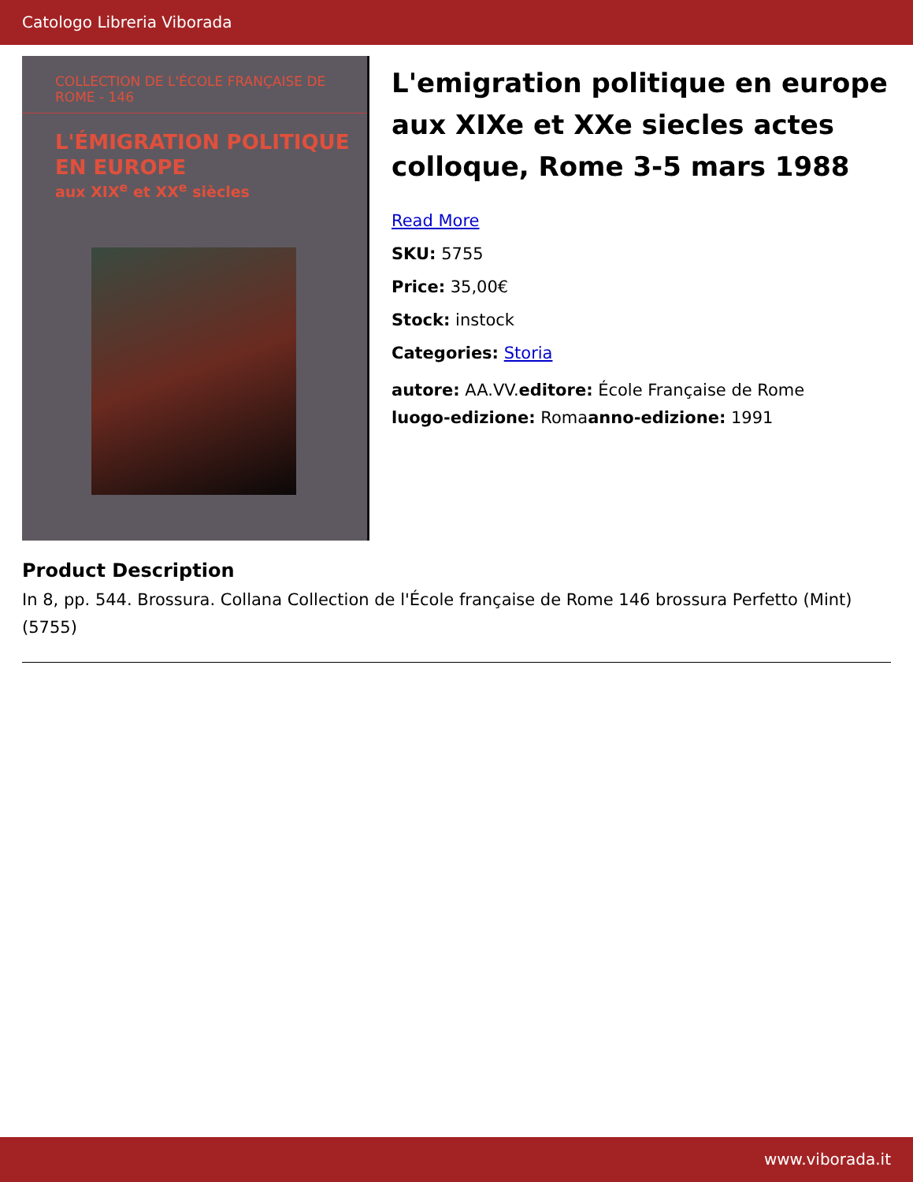Catologo Libreria Viborada
COLLECTION DE L'ÉCOLE FRANÇAISE DE ROME - 146
L'ÉMIGRATION POLITIQUE
EN EUROPE
aux XIX<sup>e</sup> et XX<sup>e</sup> siècles
L'emigration politique en europe aux XIXe et XXe siecles actes colloque, Rome 3-5 mars 1988
Read More
SKU: 5755
Price: 35,00€
Stock: instock
Categories: Storia
autore: AA.VV.editore: École Française de Rome
luogo-edizione: Romaanno-edizione: 1991
Product Description
In 8, pp. 544. Brossura. Collana Collection de l'École française de Rome 146 brossura Perfetto (Mint) (5755)
www.viborada.it